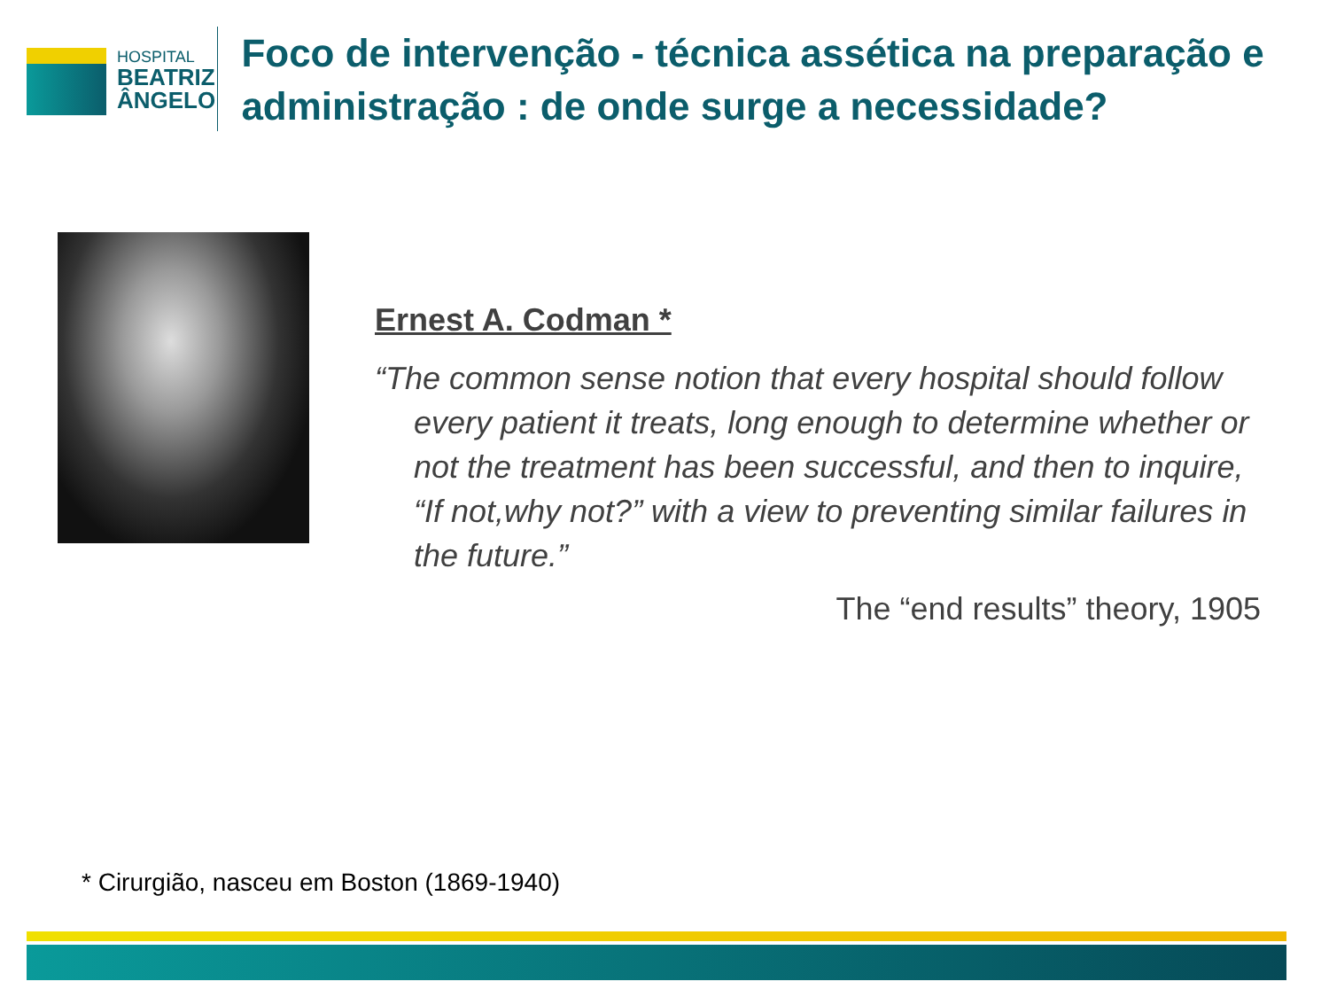HOSPITAL
BEATRIZ
ÂNGELO
Foco de intervenção - técnica assética na preparação e administração : de onde surge a necessidade?
Ernest A. Codman *
“The common sense notion that every hospital should follow every patient it treats, long enough to determine whether or not the treatment has been successful, and then to inquire, “If not,why not?” with a view to preventing similar failures in the future.”
The “end results” theory, 1905
* Cirurgião, nasceu em Boston (1869-1940)